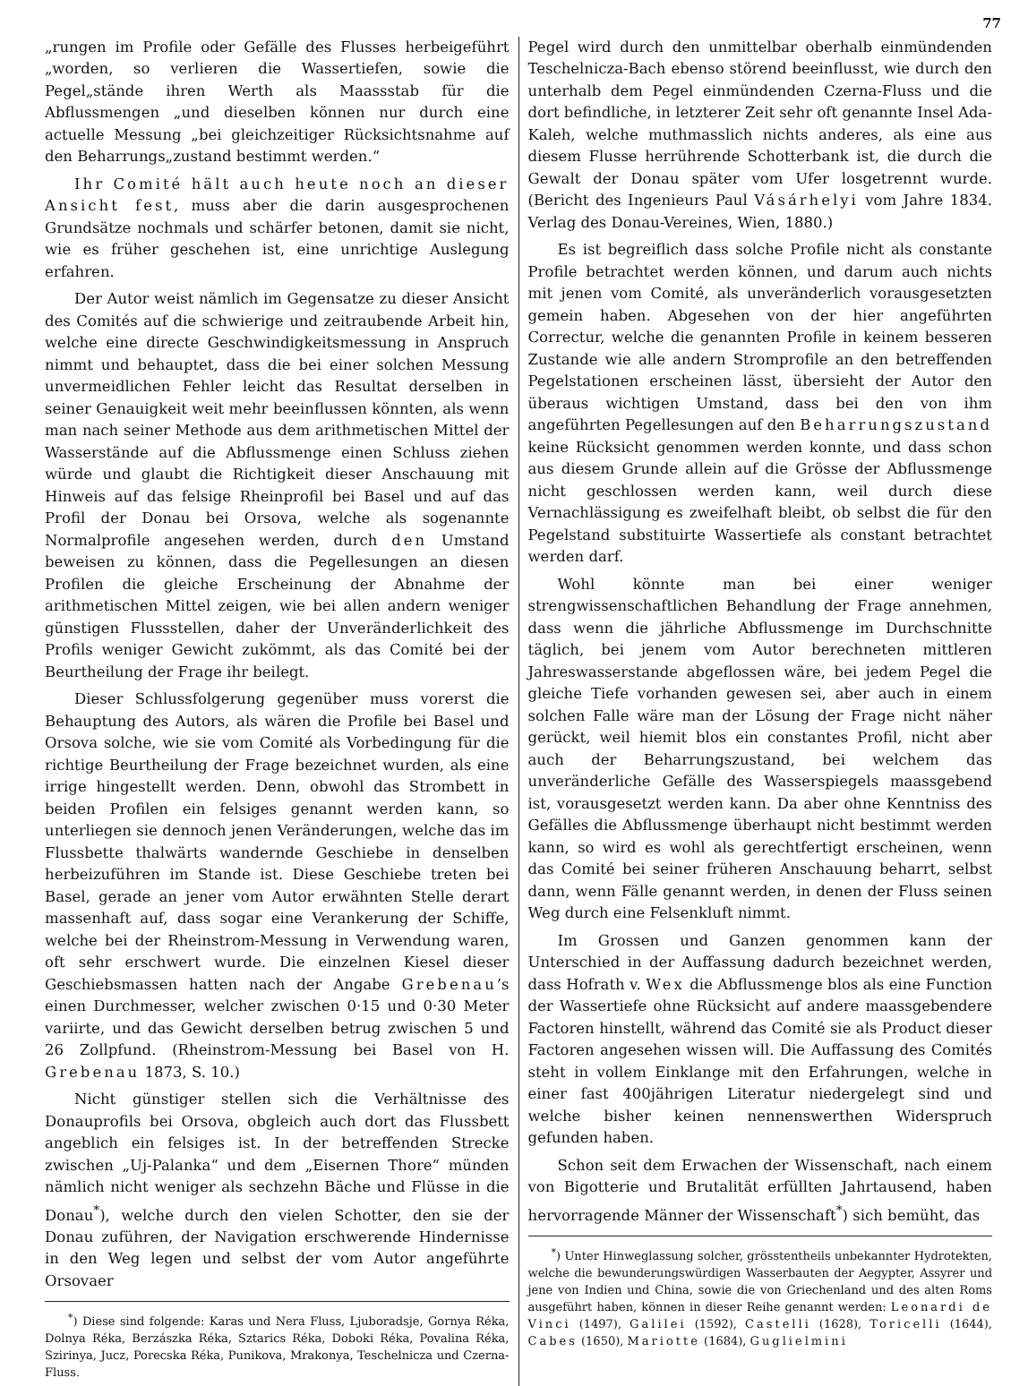77
„rungen im Profile oder Gefälle des Flusses herbeigeführt „worden, so verlieren die Wassertiefen, sowie die Pegel„stände ihren Werth als Maassstab für die Abflussmengen „und dieselben können nur durch eine actuelle Messung „bei gleichzeitiger Rücksichtsnahme auf den Beharrungs„zustand bestimmt werden.“
Ihr Comité hält auch heute noch an dieser Ansicht fest, muss aber die darin ausgesprochenen Grundsätze nochmals und schärfer betonen, damit sie nicht, wie es früher geschehen ist, eine unrichtige Auslegung erfahren.
Der Autor weist nämlich im Gegensatze zu dieser Ansicht des Comités auf die schwierige und zeitraubende Arbeit hin, welche eine directe Geschwindigkeitsmessung in Anspruch nimmt und behauptet, dass die bei einer solchen Messung unvermeidlichen Fehler leicht das Resultat derselben in seiner Genauigkeit weit mehr beeinflussen könnten, als wenn man nach seiner Methode aus dem arithmetischen Mittel der Wasserstände auf die Abflussmenge einen Schluss ziehen würde und glaubt die Richtigkeit dieser Anschauung mit Hinweis auf das felsige Rheinprofil bei Basel und auf das Profil der Donau bei Orsova, welche als sogenannte Normalprofile angesehen werden, durch den Umstand beweisen zu können, dass die Pegellesungen an diesen Profilen die gleiche Erscheinung der Abnahme der arithmetischen Mittel zeigen, wie bei allen andern weniger günstigen Flussstellen, daher der Unveränderlichkeit des Profils weniger Gewicht zukömmt, als das Comité bei der Beurtheilung der Frage ihr beilegt.
Dieser Schlussfolgerung gegenüber muss vorerst die Behauptung des Autors, als wären die Profile bei Basel und Orsova solche, wie sie vom Comité als Vorbedingung für die richtige Beurtheilung der Frage bezeichnet wurden, als eine irrige hingestellt werden. Denn, obwohl das Strombett in beiden Profilen ein felsiges genannt werden kann, so unterliegen sie dennoch jenen Veränderungen, welche das im Flussbette thalwärts wandernde Geschiebe in denselben herbeizuführen im Stande ist. Diese Geschiebe treten bei Basel, gerade an jener vom Autor erwähnten Stelle derart massenhaft auf, dass sogar eine Verankerung der Schiffe, welche bei der Rheinstrom-Messung in Verwendung waren, oft sehr erschwert wurde. Die einzelnen Kiesel dieser Geschiebsmassen hatten nach der Angabe Grebenau’s einen Durchmesser, welcher zwischen 0·15 und 0·30 Meter variirte, und das Gewicht derselben betrug zwischen 5 und 26 Zollpfund. (Rheinstrom-Messung bei Basel von H. Grebenau 1873, S. 10.)
Nicht günstiger stellen sich die Verhältnisse des Donauprofils bei Orsova, obgleich auch dort das Flussbett angeblich ein felsiges ist. In der betreffenden Strecke zwischen „Uj-Palanka“ und dem „Eisernen Thore“ münden nämlich nicht weniger als sechzehn Bäche und Flüsse in die Donau<sup>*</sup>), welche durch den vielen Schotter, den sie der Donau zuführen, der Navigation erschwerende Hindernisse in den Weg legen und selbst der vom Autor angeführte Orsovaer
<sup>*</sup>) Diese sind folgende: Karas und Nera Fluss, Ljuboradsje, Gornya Réka, Dolnya Réka, Berzászka Réka, Sztarics Réka, Doboki Réka, Povalina Réka, Szirinya, Jucz, Porecska Réka, Punikova, Mrakonya, Teschelnicza und Czerna-Fluss.
Pegel wird durch den unmittelbar oberhalb einmündenden Teschelnicza-Bach ebenso störend beeinflusst, wie durch den unterhalb dem Pegel einmündenden Czerna-Fluss und die dort befindliche, in letzterer Zeit sehr oft genannte Insel Ada-Kaleh, welche muthmasslich nichts anderes, als eine aus diesem Flusse herrührende Schotterbank ist, die durch die Gewalt der Donau später vom Ufer losgetrennt wurde. (Bericht des Ingenieurs Paul Vásárhelyi vom Jahre 1834. Verlag des Donau-Vereines, Wien, 1880.)
Es ist begreiflich dass solche Profile nicht als constante Profile betrachtet werden können, und darum auch nichts mit jenen vom Comité, als unveränderlich vorausgesetzten gemein haben. Abgesehen von der hier angeführten Correctur, welche die genannten Profile in keinem besseren Zustande wie alle andern Stromprofile an den betreffenden Pegelstationen erscheinen lässt, übersieht der Autor den überaus wichtigen Umstand, dass bei den von ihm angeführten Pegellesungen auf den Beharrungszustand keine Rücksicht genommen werden konnte, und dass schon aus diesem Grunde allein auf die Grösse der Abflussmenge nicht geschlossen werden kann, weil durch diese Vernachlässigung es zweifelhaft bleibt, ob selbst die für den Pegelstand substituirte Wassertiefe als constant betrachtet werden darf.
Wohl könnte man bei einer weniger strengwissenschaftlichen Behandlung der Frage annehmen, dass wenn die jährliche Abflussmenge im Durchschnitte täglich, bei jenem vom Autor berechneten mittleren Jahreswasserstande abgeflossen wäre, bei jedem Pegel die gleiche Tiefe vorhanden gewesen sei, aber auch in einem solchen Falle wäre man der Lösung der Frage nicht näher gerückt, weil hiemit blos ein constantes Profil, nicht aber auch der Beharrungszustand, bei welchem das unveränderliche Gefälle des Wasserspiegels maassgebend ist, vorausgesetzt werden kann. Da aber ohne Kenntniss des Gefälles die Abflussmenge überhaupt nicht bestimmt werden kann, so wird es wohl als gerechtfertigt erscheinen, wenn das Comité bei seiner früheren Anschauung beharrt, selbst dann, wenn Fälle genannt werden, in denen der Fluss seinen Weg durch eine Felsenkluft nimmt.
Im Grossen und Ganzen genommen kann der Unterschied in der Auffassung dadurch bezeichnet werden, dass Hofrath v. Wex die Abflussmenge blos als eine Function der Wassertiefe ohne Rücksicht auf andere maassgebendere Factoren hinstellt, während das Comité sie als Product dieser Factoren angesehen wissen will. Die Auffassung des Comités steht in vollem Einklange mit den Erfahrungen, welche in einer fast 400jährigen Literatur niedergelegt sind und welche bisher keinen nennenswerthen Widerspruch gefunden haben.
Schon seit dem Erwachen der Wissenschaft, nach einem von Bigotterie und Brutalität erfüllten Jahrtausend, haben hervorragende Männer der Wissenschaft<sup>*</sup>) sich bemüht, das
<sup>*</sup>) Unter Hinweglassung solcher, grösstentheils unbekannter Hydrotekten, welche die bewunderungswürdigen Wasserbauten der Aegypter, Assyrer und jene von Indien und China, sowie die von Griechenland und des alten Roms ausgeführt haben, können in dieser Reihe genannt werden: Leonardi de Vinci (1497), Galilei (1592), Castelli (1628), Toricelli (1644), Cabes (1650), Mariotte (1684), Guglielmini